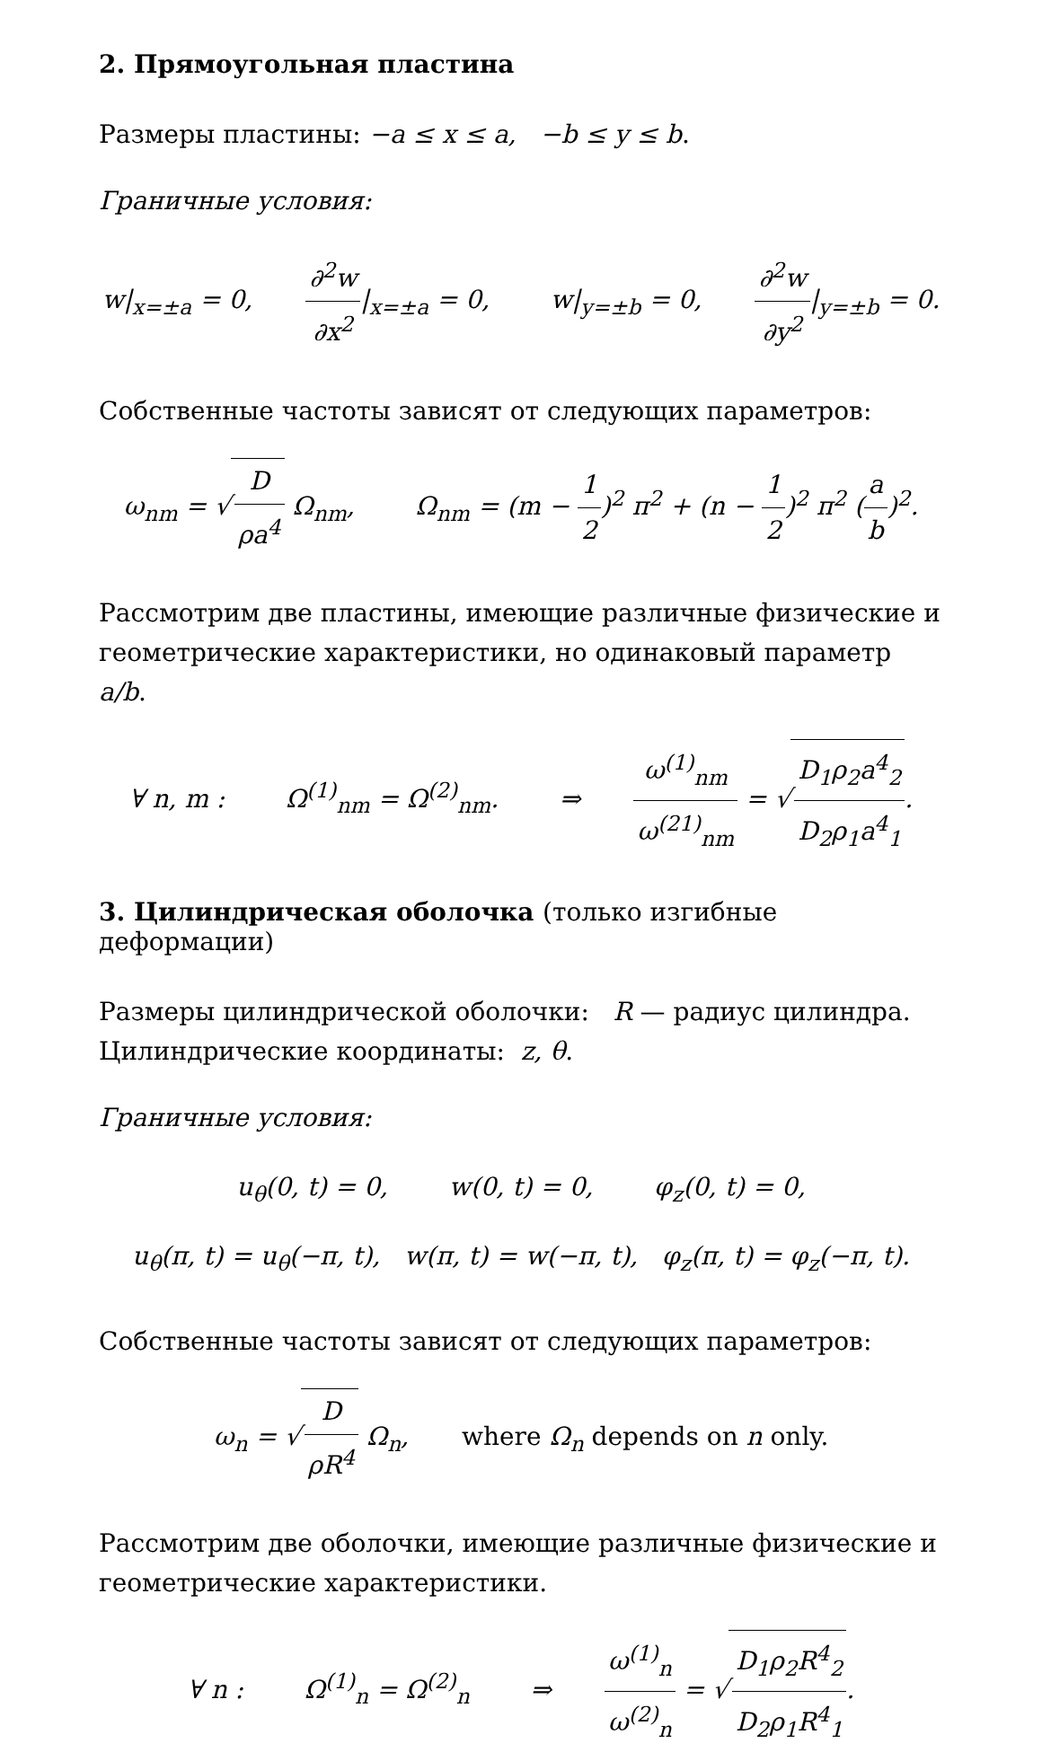2. Прямоугольная пластина
Размеры пластины: −a ≤ x ≤ a, −b ≤ y ≤ b.
Граничные условия:
w|<sub>x=±a</sub> = 0, ∂<sup>2</sup>w ∂x<sup>2</sup>|<sub>x=±a</sub> = 0, w|<sub>y=±b</sub> = 0, ∂<sup>2</sup>w ∂y<sup>2</sup>|<sub>y=±b</sub> = 0.
Собственные частоты зависят от следующих параметров:
ω<sub>nm</sub> = √ D ρa<sup>4</sup> Ω<sub>nm</sub>, Ω<sub>nm</sub> = (m − 1 2)<sup>2</sup> π<sup>2</sup> + (n − 1 2)<sup>2</sup> π<sup>2</sup> (a b)<sup>2</sup>.
Рассмотрим две пластины, имеющие различные физические и геометрические характеристики, но одинаковый параметр a/b.
∀ n, m : Ω<sup>(1)</sup><sub>nm</sub> = Ω<sup>(2)</sup><sub>nm</sub>. ⇒ ω<sup>(1)</sup><sub>nm</sub> ω<sup>(21)</sup><sub>nm</sub> = √ D<sub>1</sub>ρ<sub>2</sub>a<sup>4</sup><sub>2</sub> D<sub>2</sub>ρ<sub>1</sub>a<sup>4</sup><sub>1</sub>.
3. Цилиндрическая оболочка (только изгибные деформации)
Размеры цилиндрической оболочки: R — радиус цилиндра.
Цилиндрические координаты: z, θ.
Граничные условия:
u<sub>θ</sub>(0, t) = 0, w(0, t) = 0, φ<sub>z</sub>(0, t) = 0,
u<sub>θ</sub>(π, t) = u<sub>θ</sub>(−π, t), w(π, t) = w(−π, t), φ<sub>z</sub>(π, t) = φ<sub>z</sub>(−π, t).
Собственные частоты зависят от следующих параметров:
ω<sub>n</sub> = √ D ρR<sup>4</sup> Ω<sub>n</sub>, where Ω<sub>n</sub> depends on n only.
Рассмотрим две оболочки, имеющие различные физические и геометрические характеристики.
∀ n : Ω<sup>(1)</sup><sub>n</sub> = Ω<sup>(2)</sup><sub>n</sub> ⇒ ω<sup>(1)</sup><sub>n</sub> ω<sup>(2)</sup><sub>n</sub> = √ D<sub>1</sub>ρ<sub>2</sub>R<sup>4</sup><sub>2</sub> D<sub>2</sub>ρ<sub>1</sub>R<sup>4</sup><sub>1</sub>.